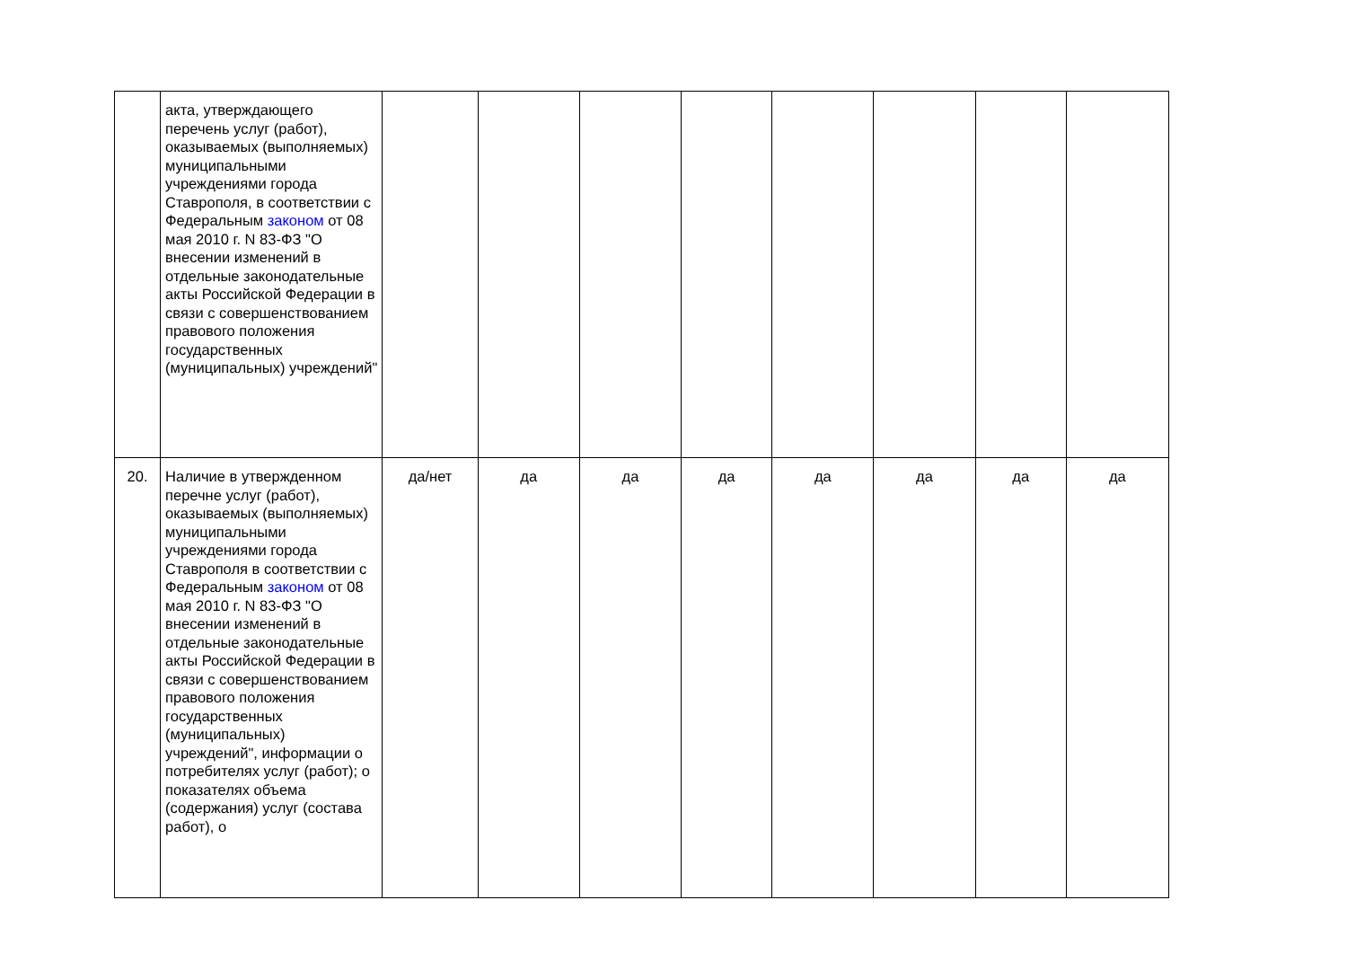| | акта, утверждающего перечень услуг (работ), оказываемых (выполняемых) муниципальными учреждениями города Ставрополя, в соответствии с Федеральным законом от 08 мая 2010 г. N 83-ФЗ "О внесении изменений в отдельные законодательные акты Российской Федерации в связи с совершенствованием правового положения государственных (муниципальных) учреждений" | | | | | | | | |
| 20. | Наличие в утвержденном перечне услуг (работ), оказываемых (выполняемых) муниципальными учреждениями города Ставрополя в соответствии с Федеральным законом от 08 мая 2010 г. N 83-ФЗ "О внесении изменений в отдельные законодательные акты Российской Федерации в связи с совершенствованием правового положения государственных (муниципальных) учреждений", информации о потребителях услуг (работ); о показателях объема (содержания) услуг (состава работ), о | да/нет | да | да | да | да | да | да | да |